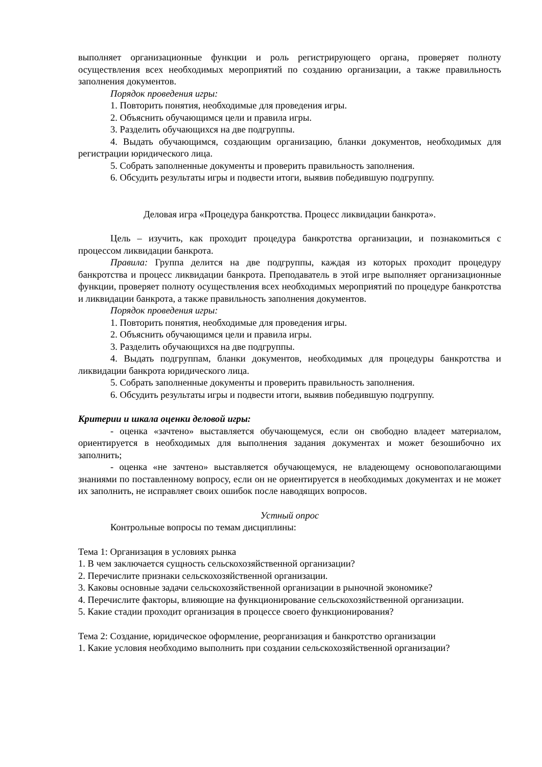выполняет организационные функции и роль регистрирующего органа, проверяет полноту осуществления всех необходимых мероприятий по созданию организации, а также правильность заполнения документов.
Порядок проведения игры:
1. Повторить понятия, необходимые для проведения игры.
2. Объяснить обучающимся цели и правила игры.
3. Разделить обучающихся на две подгруппы.
4. Выдать обучающимся, создающим организацию, бланки документов, необходимых для регистрации юридического лица.
5. Собрать заполненные документы и проверить правильность заполнения.
6. Обсудить результаты игры и подвести итоги, выявив победившую подгруппу.
Деловая игра «Процедура банкротства. Процесс ликвидации банкрота».
Цель – изучить, как проходит процедура банкротства организации, и познакомиться с процессом ликвидации банкрота.
Правила: Группа делится на две подгруппы, каждая из которых проходит процедуру банкротства и процесс ликвидации банкрота. Преподаватель в этой игре выполняет организационные функции, проверяет полноту осуществления всех необходимых мероприятий по процедуре банкротства и ликвидации банкрота, а также правильность заполнения документов.
Порядок проведения игры:
1. Повторить понятия, необходимые для проведения игры.
2. Объяснить обучающимся цели и правила игры.
3. Разделить обучающихся на две подгруппы.
4. Выдать подгруппам, бланки документов, необходимых для процедуры банкротства и ликвидации банкрота юридического лица.
5. Собрать заполненные документы и проверить правильность заполнения.
6. Обсудить результаты игры и подвести итоги, выявив победившую подгруппу.
Критерии и шкала оценки деловой игры:
- оценка «зачтено» выставляется обучающемуся, если он свободно владеет материалом, ориентируется в необходимых для выполнения задания документах и может безошибочно их заполнить;
- оценка «не зачтено» выставляется обучающемуся, не владеющему основополагающими знаниями по поставленному вопросу, если он не ориентируется в необходимых документах и не может их заполнить, не исправляет своих ошибок после наводящих вопросов.
Устный опрос
Контрольные вопросы по темам дисциплины:
Тема 1: Организация в условиях рынка
1. В чем заключается сущность сельскохозяйственной организации?
2. Перечислите признаки сельскохозяйственной организации.
3. Каковы основные задачи сельскохозяйственной организации в рыночной экономике?
4. Перечислите факторы, влияющие на функционирование сельскохозяйственной организации.
5. Какие стадии проходит организация в процессе своего функционирования?
Тема 2: Создание, юридическое оформление, реорганизация и банкротство организации
1. Какие условия необходимо выполнить при создании сельскохозяйственной организации?